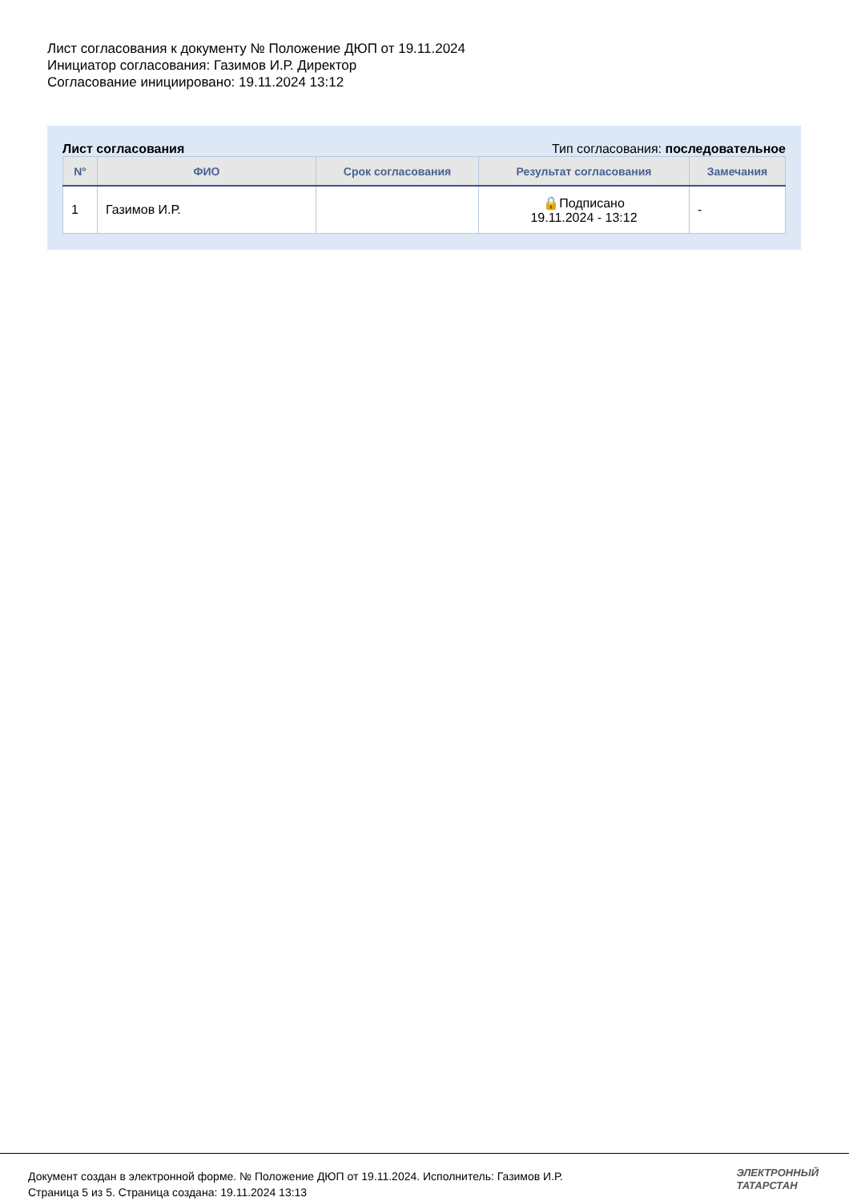Лист согласования к документу № Положение ДЮП от 19.11.2024
Инициатор согласования: Газимов И.Р. Директор
Согласование инициировано: 19.11.2024 13:12
Лист согласования Тип согласования: последовательное
| N° | ФИО | Срок согласования | Результат согласования | Замечания |
| --- | --- | --- | --- | --- |
| 1 | Газимов И.Р. | | 🔒Подписано 19.11.2024 - 13:12 | - |
Документ создан в электронной форме. № Положение ДЮП от 19.11.2024. Исполнитель: Газимов И.Р.
Страница 5 из 5. Страница создана: 19.11.2024 13:13
ЭЛЕКТРОННЫЙ
ТАТАРСТАН